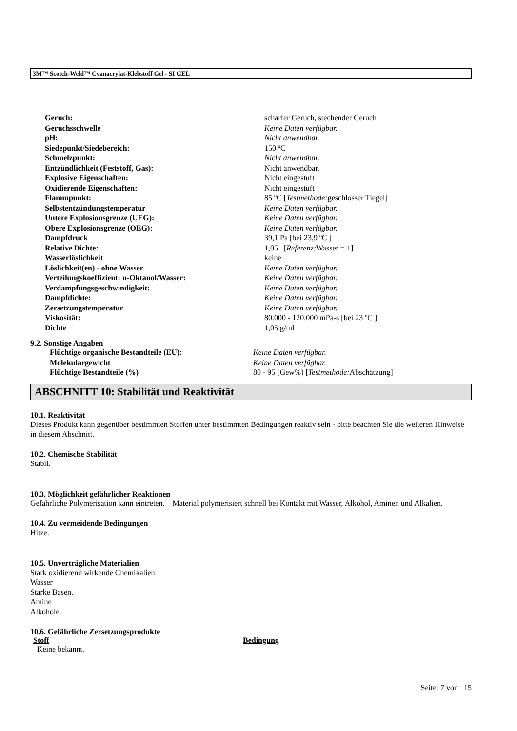3M™ Scotch-Weld™ Cyanacrylat-Klebstoff Gel - SI GEL
| Geruch: | scharfer Geruch, stechender Geruch |
| Geruchsschwelle | Keine Daten verfügbar. |
| pH: | Nicht anwendbar. |
| Siedepunkt/Siedebereich: | 150 ºC |
| Schmelzpunkt: | Nicht anwendbar. |
| Entzündlichkeit (Feststoff, Gas): | Nicht anwendbar. |
| Explosive Eigenschaften: | Nicht eingestuft |
| Oxidierende Eigenschaften: | Nicht eingestuft |
| Flammpunkt: | 85 ºC [ Testmethode: geschlosser Tiegel] |
| Selbstentzündungstemperatur | Keine Daten verfügbar. |
| Untere Explosionsgrenze (UEG): | Keine Daten verfügbar. |
| Obere Explosionsgrenze (OEG): | Keine Daten verfügbar. |
| Dampfdruck | 39,1 Pa [bei 23,9 ºC ] |
| Relative Dichte: | 1,05 [ Referenz: Wasser = 1] |
| Wasserlöslichkeit | keine |
| Löslichkeit(en) - ohne Wasser | Keine Daten verfügbar. |
| Verteilungskoeffizient: n-Oktanol/Wasser: | Keine Daten verfügbar. |
| Verdampfungsgeschwindigkeit: | Keine Daten verfügbar. |
| Dampfdichte: | Keine Daten verfügbar. |
| Zersetzungstemperatur | Keine Daten verfügbar. |
| Viskosität: | 80.000 - 120.000 mPa-s [bei 23 ºC ] |
| Dichte | 1,05 g/ml |
9.2. Sonstige Angaben
| Flüchtige organische Bestandteile (EU): | Keine Daten verfügbar. |
| Molekulargewicht | Keine Daten verfügbar. |
| Flüchtige Bestandteile (%) | 80 - 95 (Gew%) [ Testmethode: Abschätzung] |
ABSCHNITT 10: Stabilität und Reaktivität
10.1. Reaktivität
Dieses Produkt kann gegenüber bestimmten Stoffen unter bestimmten Bedingungen reaktiv sein - bitte beachten Sie die weiteren Hinweise in diesem Abschnitt.
10.2. Chemische Stabilität
Stabil.
10.3. Möglichkeit gefährlicher Reaktionen
Gefährliche Polymerisation kann eintreten. Material polymerisiert schnell bei Kontakt mit Wasser, Alkohol, Aminen und Alkalien.
10.4. Zu vermeidende Bedingungen
Hitze.
10.5. Unverträgliche Materialien
Stark oxidierend wirkende Chemikalien
Wasser
Starke Basen.
Amine
Alkohole.
10.6. Gefährliche Zersetzungsprodukte
| Stoff | Bedingung |
| Keine bekannt. | |
Seite: 7 von 15